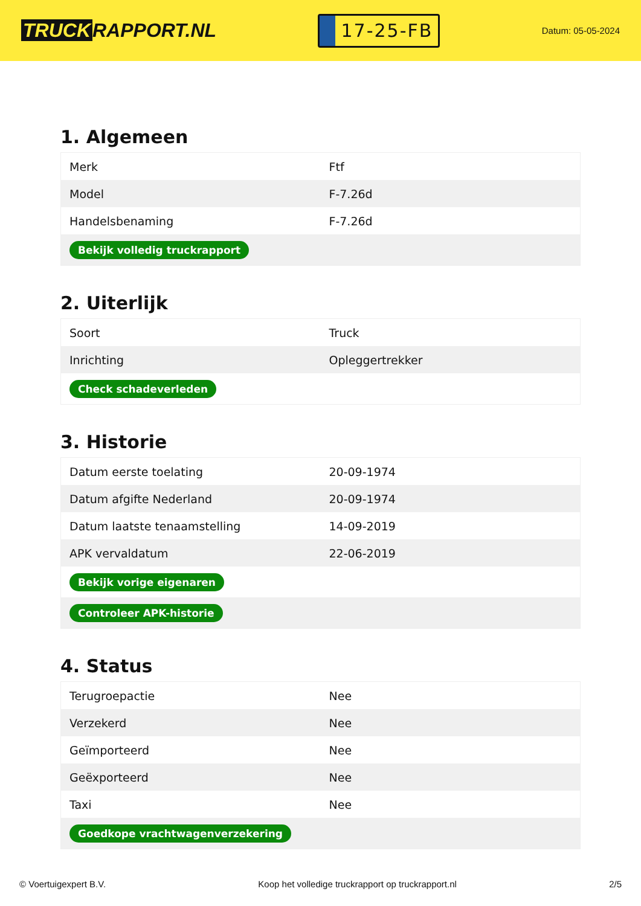TRUCK RAPPORT.NL
17-25-FB
Datum: 05-05-2024
1. Algemeen
| Merk | Ftf |
| Model | F-7.26d |
| Handelsbenaming | F-7.26d |
| Bekijk volledig truckrapport | |
2. Uiterlijk
| Soort | Truck |
| Inrichting | Opleggertrekker |
| Check schadeverleden | |
3. Historie
| Datum eerste toelating | 20-09-1974 |
| Datum afgifte Nederland | 20-09-1974 |
| Datum laatste tenaamstelling | 14-09-2019 |
| APK vervaldatum | 22-06-2019 |
| Bekijk vorige eigenaren | |
| Controleer APK-historie | |
4. Status
| Terugroepactie | Nee |
| Verzekerd | Nee |
| Geïmporteerd | Nee |
| Geëxporteerd | Nee |
| Taxi | Nee |
| Goedkope vrachtwagenverzekering | |
© Voertuigexpert B.V. Koop het volledige truckrapport op truckrapport.nl 2/5